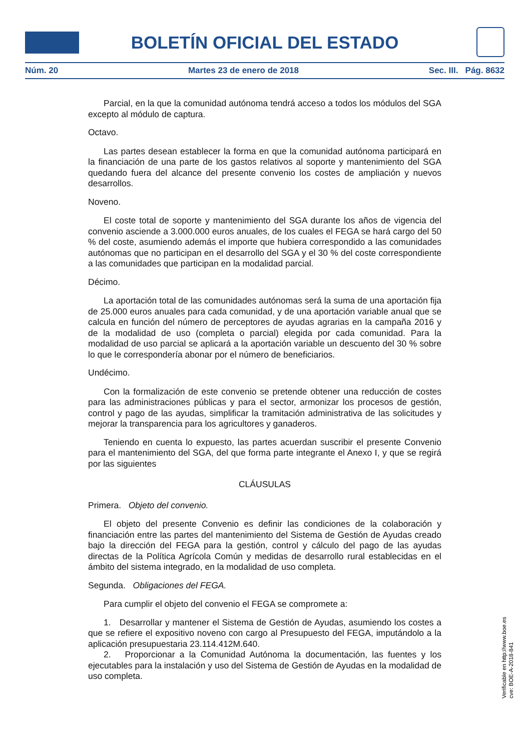BOLETÍN OFICIAL DEL ESTADO
Núm. 20 Martes 23 de enero de 2018 Sec. III. Pág. 8632
Parcial, en la que la comunidad autónoma tendrá acceso a todos los módulos del SGA excepto al módulo de captura.
Octavo.
Las partes desean establecer la forma en que la comunidad autónoma participará en la financiación de una parte de los gastos relativos al soporte y mantenimiento del SGA quedando fuera del alcance del presente convenio los costes de ampliación y nuevos desarrollos.
Noveno.
El coste total de soporte y mantenimiento del SGA durante los años de vigencia del convenio asciende a 3.000.000 euros anuales, de los cuales el FEGA se hará cargo del 50 % del coste, asumiendo además el importe que hubiera correspondido a las comunidades autónomas que no participan en el desarrollo del SGA y el 30 % del coste correspondiente a las comunidades que participan en la modalidad parcial.
Décimo.
La aportación total de las comunidades autónomas será la suma de una aportación fija de 25.000 euros anuales para cada comunidad, y de una aportación variable anual que se calcula en función del número de perceptores de ayudas agrarias en la campaña 2016 y de la modalidad de uso (completa o parcial) elegida por cada comunidad. Para la modalidad de uso parcial se aplicará a la aportación variable un descuento del 30 % sobre lo que le correspondería abonar por el número de beneficiarios.
Undécimo.
Con la formalización de este convenio se pretende obtener una reducción de costes para las administraciones públicas y para el sector, armonizar los procesos de gestión, control y pago de las ayudas, simplificar la tramitación administrativa de las solicitudes y mejorar la transparencia para los agricultores y ganaderos.
Teniendo en cuenta lo expuesto, las partes acuerdan suscribir el presente Convenio para el mantenimiento del SGA, del que forma parte integrante el Anexo I, y que se regirá por las siguientes
CLÁUSULAS
Primera. Objeto del convenio.
El objeto del presente Convenio es definir las condiciones de la colaboración y financiación entre las partes del mantenimiento del Sistema de Gestión de Ayudas creado bajo la dirección del FEGA para la gestión, control y cálculo del pago de las ayudas directas de la Política Agrícola Común y medidas de desarrollo rural establecidas en el ámbito del sistema integrado, en la modalidad de uso completa.
Segunda. Obligaciones del FEGA.
Para cumplir el objeto del convenio el FEGA se compromete a:
1. Desarrollar y mantener el Sistema de Gestión de Ayudas, asumiendo los costes a que se refiere el expositivo noveno con cargo al Presupuesto del FEGA, imputándolo a la aplicación presupuestaria 23.114.412M.640.
2. Proporcionar a la Comunidad Autónoma la documentación, las fuentes y los ejecutables para la instalación y uso del Sistema de Gestión de Ayudas en la modalidad de uso completa.
Verificable en http://www.boe.es
cve: BOE-A-2018-841